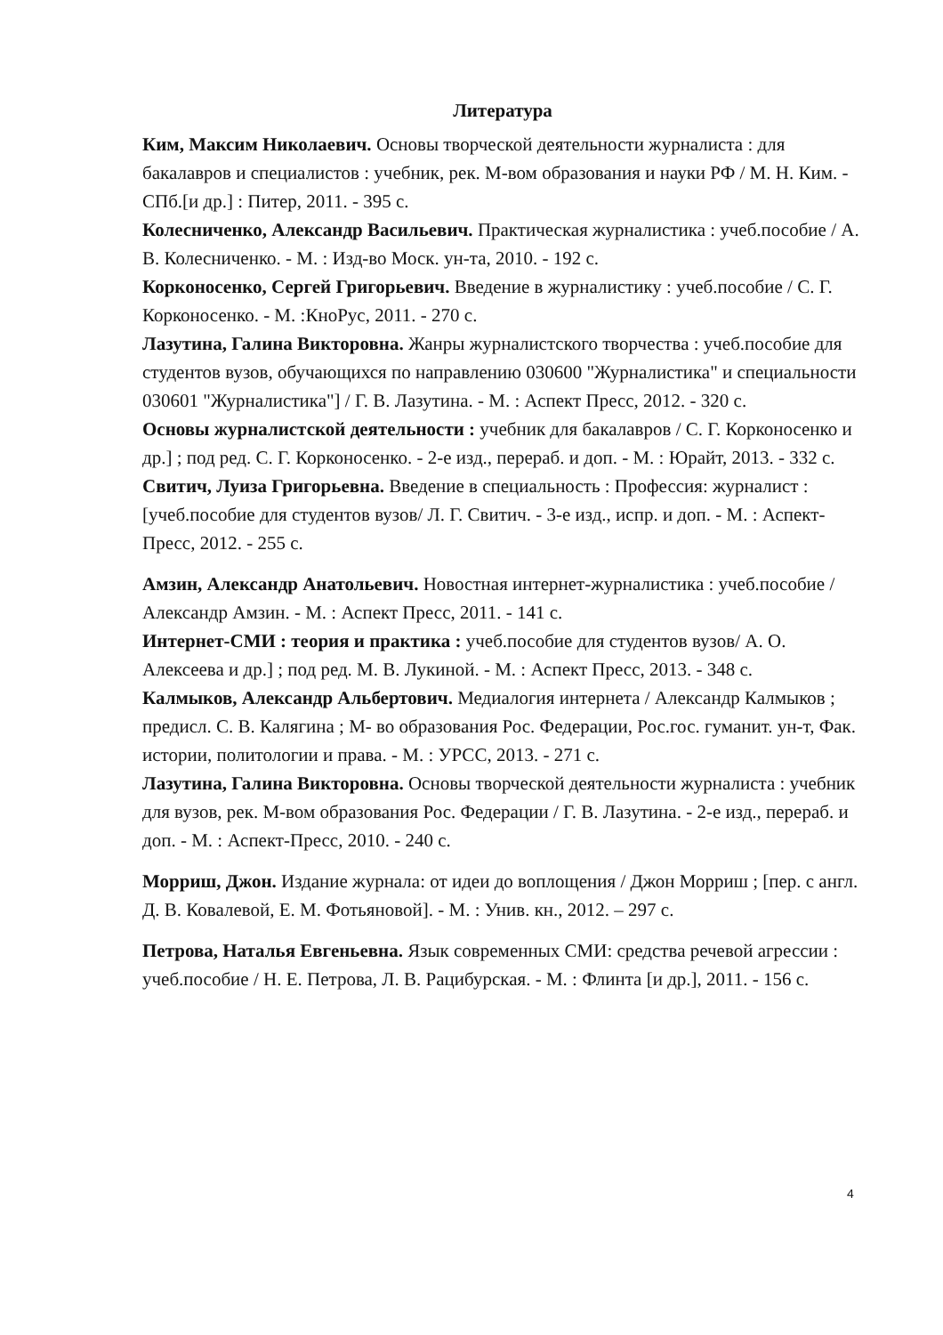Литература
Ким, Максим Николаевич. Основы творческой деятельности журналиста : для бакалавров и специалистов : учебник, рек. М-вом образования и науки РФ / М. Н. Ким. - СПб.[и др.] : Питер, 2011. - 395 с.
Колесниченко, Александр Васильевич. Практическая журналистика : учеб.пособие / А. В. Колесниченко. - М. : Изд-во Моск. ун-та, 2010. - 192 с.
Корконосенко, Сергей Григорьевич. Введение в журналистику : учеб.пособие / С. Г. Корконосенко. - М. :КноРус, 2011. - 270 с.
Лазутина, Галина Викторовна. Жанры журналистского творчества : учеб.пособие для студентов вузов, обучающихся по направлению 030600 "Журналистика" и специальности 030601 "Журналистика"] / Г. В. Лазутина. - М. : Аспект Пресс, 2012. - 320 с.
Основы журналистской деятельности : учебник для бакалавров / С. Г. Корконосенко и др.] ; под ред. С. Г. Корконосенко. - 2-е изд., перераб. и доп. - М. : Юрайт, 2013. - 332 с.
Свитич, Луиза Григорьевна. Введение в специальность : Профессия: журналист : [учеб.пособие для студентов вузов/ Л. Г. Свитич. - 3-е изд., испр. и доп. - М. : Аспект-Пресс, 2012. - 255 с.
Амзин, Александр Анатольевич. Новостная интернет-журналистика : учеб.пособие / Александр Амзин. - М. : Аспект Пресс, 2011. - 141 с.
Интернет-СМИ : теория и практика : учеб.пособие для студентов вузов/ А. О. Алексеева и др.] ; под ред. М. В. Лукиной. - М. : Аспект Пресс, 2013. - 348 с.
Калмыков, Александр Альбертович. Медиалогия интернета / Александр Калмыков ; предисл. С. В. Калягина ; М- во образования Рос. Федерации, Рос.гос. гуманит. ун-т, Фак. истории, политологии и права. - М. : УРСС, 2013. - 271 с.
Лазутина, Галина Викторовна. Основы творческой деятельности журналиста : учебник для вузов, рек. М-вом образования Рос. Федерации / Г. В. Лазутина. - 2-е изд., перераб. и доп. - М. : Аспект-Пресс, 2010. - 240 с.
Морриш, Джон. Издание журнала: от идеи до воплощения / Джон Морриш ; [пер. с англ. Д. В. Ковалевой, Е. М. Фотьяновой]. - М. : Унив. кн., 2012. – 297 с.
Петрова, Наталья Евгеньевна. Язык современных СМИ: средства речевой агрессии : учеб.пособие / Н. Е. Петрова, Л. В. Рацибурская. - М. : Флинта [и др.], 2011. - 156 с.
4